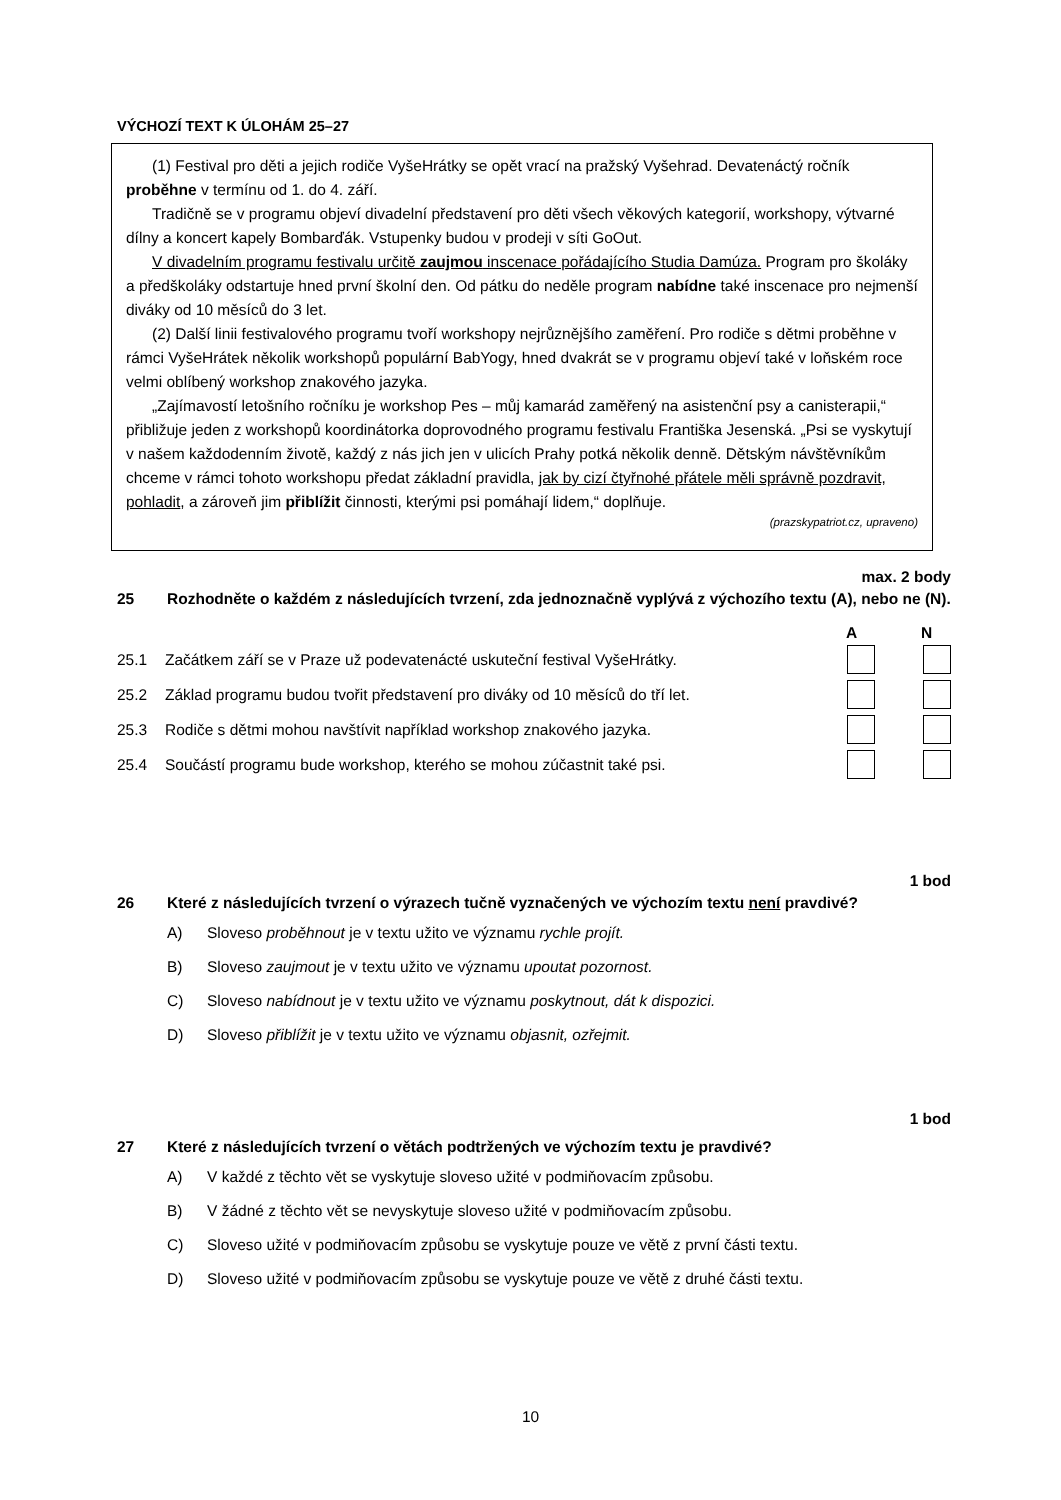VÝCHOZÍ TEXT K ÚLOHÁM 25–27
(1) Festival pro děti a jejich rodiče VyšeHrátky se opět vrací na pražský Vyšehrad. Devatenáctý ročník proběhne v termínu od 1. do 4. září.
Tradičně se v programu objeví divadelní představení pro děti všech věkových kategorií, workshopy, výtvarné dílny a koncert kapely Bombarďák. Vstupenky budou v prodeji v síti GoOut.
V divadelním programu festivalu určitě zaujmou inscenace pořádajícího Studia Damúza. Program pro školáky a předškoláky odstartuje hned první školní den. Od pátku do neděle program nabídne také inscenace pro nejmenší diváky od 10 měsíců do 3 let.
(2) Další linii festivalového programu tvoří workshopy nejrůznějšího zaměření. Pro rodiče s dětmi proběhne v rámci VyšeHrátek několik workshopů populární BabYogy, hned dvakrát se v programu objeví také v loňském roce velmi oblíbený workshop znakového jazyka.
„Zajímavostí letošního ročníku je workshop Pes – můj kamarád zaměřený na asistenční psy a canisterapii,“ přibližuje jeden z workshopů koordinátorka doprovodného programu festivalu Františka Jesenská. „Psi se vyskytují v našem každodenním životě, každý z nás jich jen v ulicích Prahy potká několik denně. Dětským návštěvníkům chceme v rámci tohoto workshopu předat základní pravidla, jak by cizí čtyřnohé přátele měli správně pozdravit, pohladit, a zároveň jim přiblížit činnosti, kterými psi pomáhají lidem,“ doplňuje.
(prazskypatriot.cz, upraveno)
max. 2 body
25 Rozhodněte o každém z následujících tvrzení, zda jednoznačně vyplývá z výchozího textu (A), nebo ne (N).
A N
25.1 Začátkem září se v Praze už podevatenácté uskuteční festival VyšeHrátky.
25.2 Základ programu budou tvořit představení pro diváky od 10 měsíců do tří let.
25.3 Rodiče s dětmi mohou navštívit například workshop znakového jazyka.
25.4 Součástí programu bude workshop, kterého se mohou zúčastnit také psi.
1 bod
26 Které z následujících tvrzení o výrazech tučně vyznačených ve výchozím textu není pravdivé?
A) Sloveso proběhnout je v textu užito ve významu rychle projít.
B) Sloveso zaujmout je v textu užito ve významu upoutat pozornost.
C) Sloveso nabídnout je v textu užito ve významu poskytnout, dát k dispozici.
D) Sloveso přiblížit je v textu užito ve významu objasnit, ozřejmit.
1 bod
27 Které z následujících tvrzení o větách podtržených ve výchozím textu je pravdivé?
A) V každé z těchto vět se vyskytuje sloveso užité v podmiňovacím způsobu.
B) V žádné z těchto vět se nevyskytuje sloveso užité v podmiňovacím způsobu.
C) Sloveso užité v podmiňovacím způsobu se vyskytuje pouze ve větě z první části textu.
D) Sloveso užité v podmiňovacím způsobu se vyskytuje pouze ve větě z druhé části textu.
10